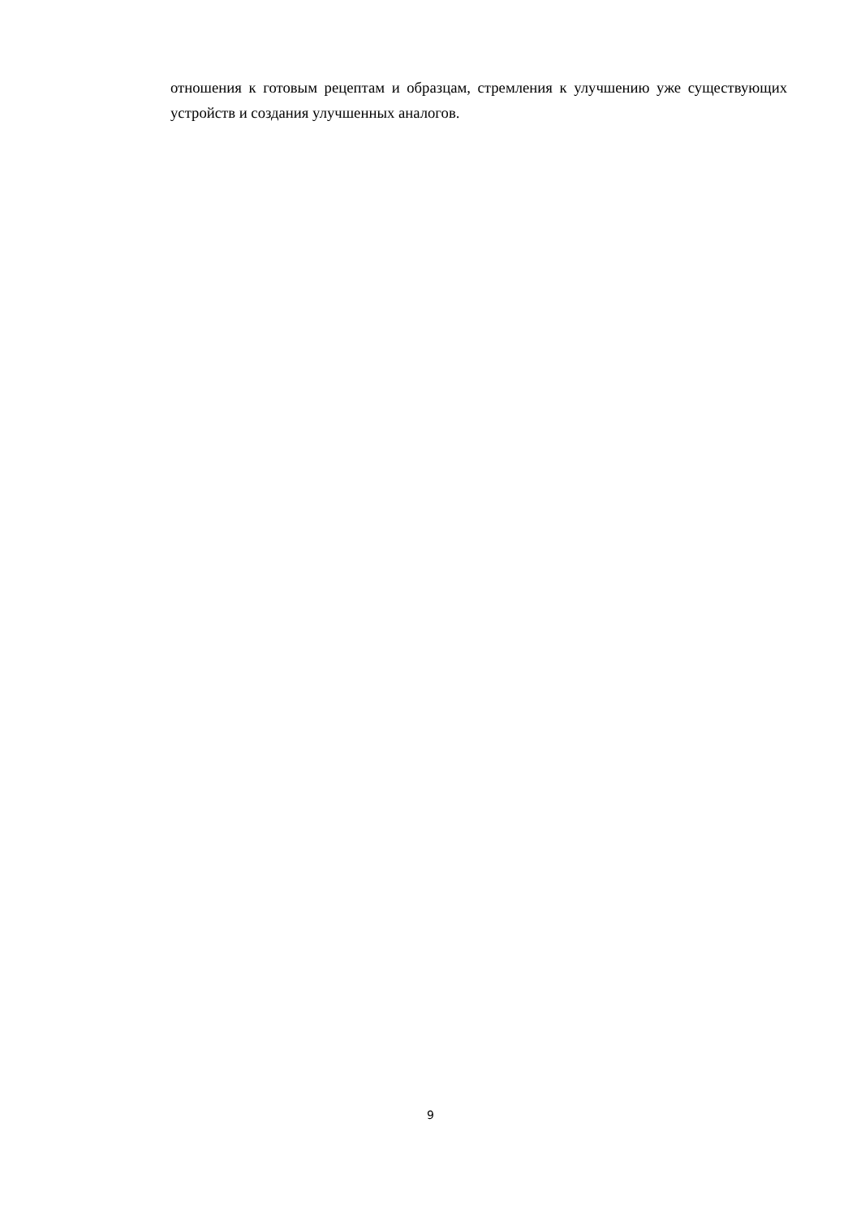отношения к готовым рецептам и образцам, стремления к улучшению уже существующих устройств и создания улучшенных аналогов.
9